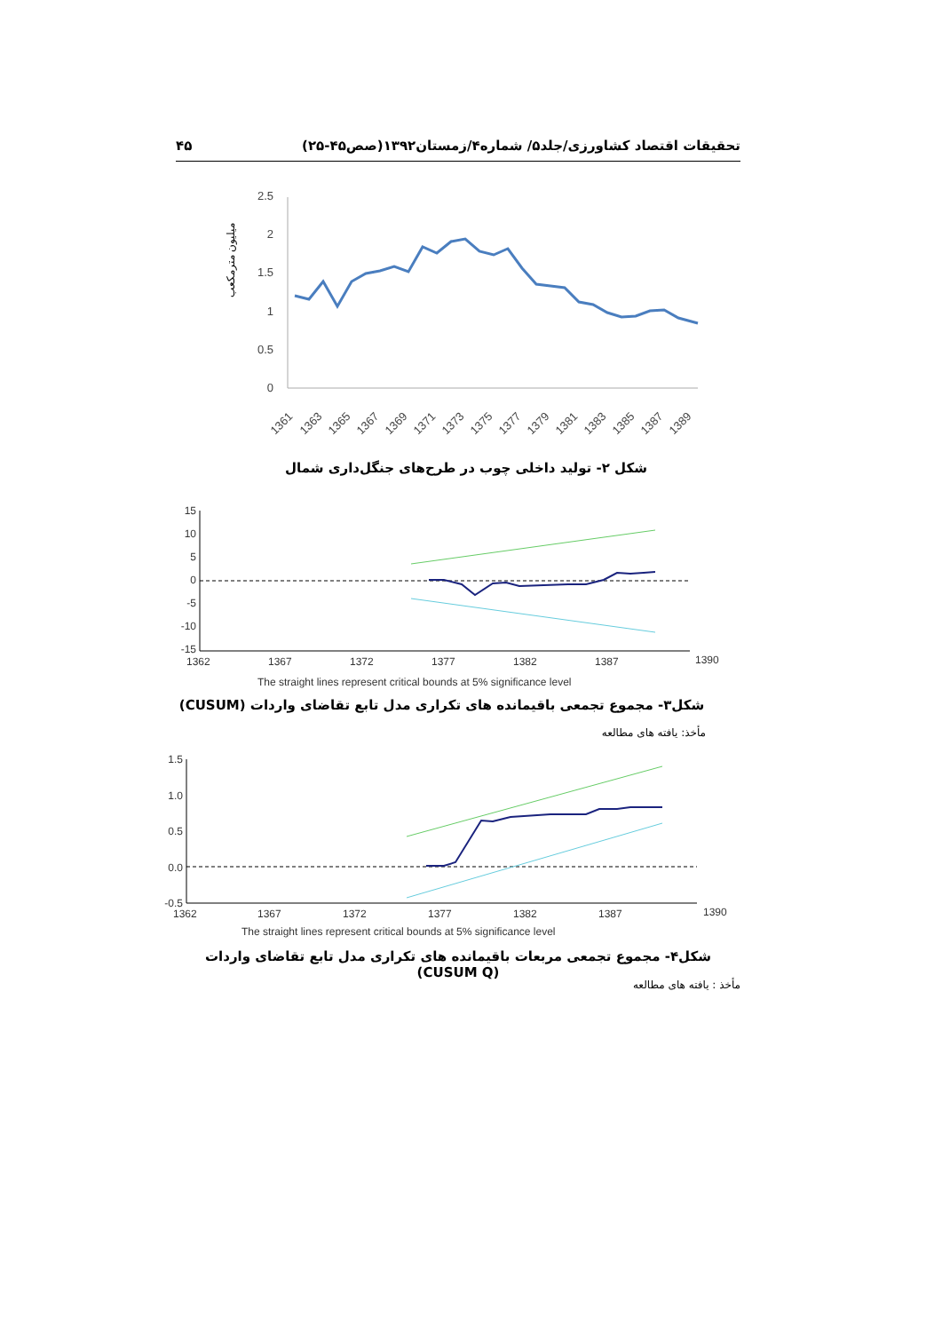تحقیقات اقتصاد کشاورزی/جلد۵/ شماره۴/زمستان۱۳۹۲(صص۴۵-۲۵) ۴۵
میلیون مترمکعب
2.5
2
1.5
1
0.5
0
1361
1363
1365
1367
1369
1371
1373
1375
1377
1379
1381
1383
1385
1387
1389
شکل ۲- تولید داخلی چوب در طرح‌های جنگل‌داری شمال
15
10
5
0
-5
-10
-15
1362
1367
1372
1377
1382
1387
1390
The straight lines represent critical bounds at 5% significance level
شکل۳- مجموع تجمعی باقیمانده های تکراری مدل تابع تقاضای واردات (CUSUM)
مأخذ: یافته های مطالعه
1.5
1.0
0.5
0.0
-0.5
1362
1367
1372
1377
1382
1387
1390
The straight lines represent critical bounds at 5% significance level
شکل۴- مجموع تجمعی مربعات باقیمانده های تکراری مدل تابع تقاضای واردات (CUSUM Q)
مأخذ : یافته های مطالعه